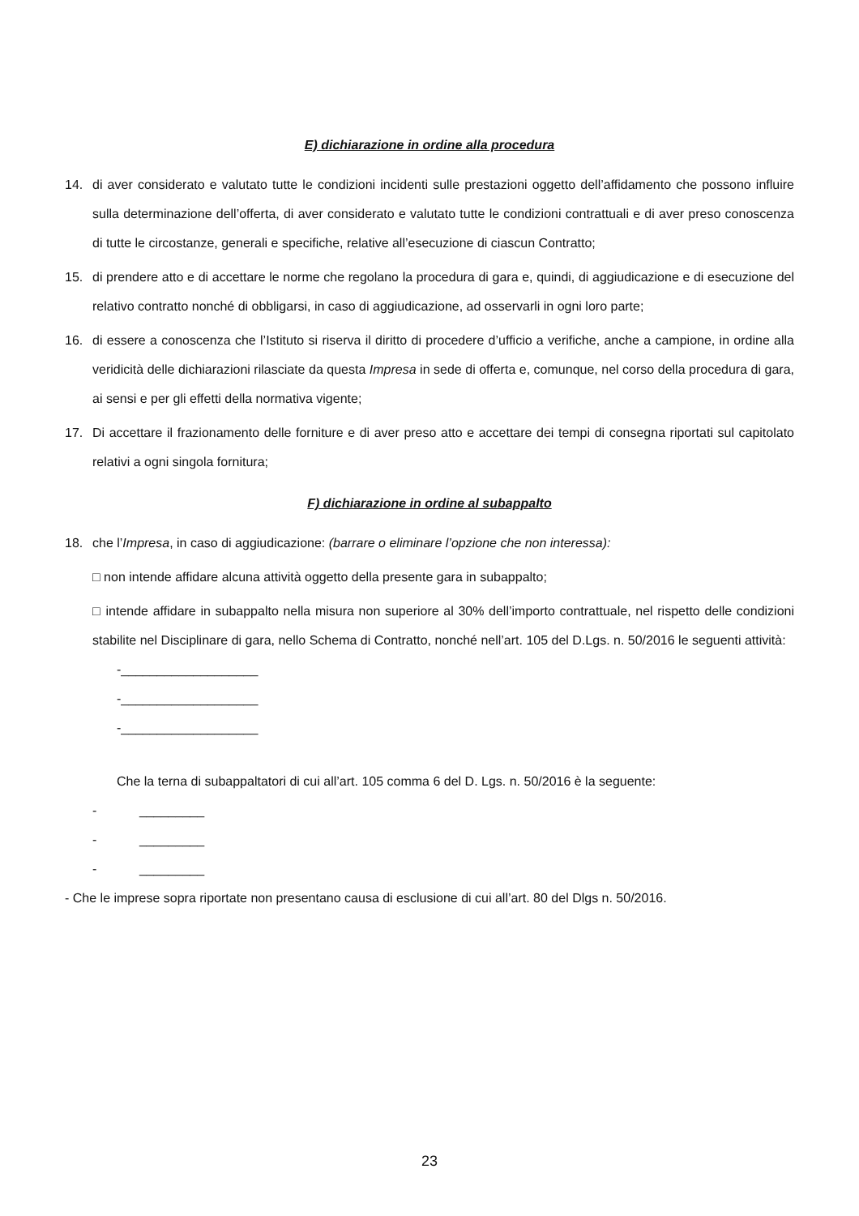E) dichiarazione in ordine alla procedura
14. di aver considerato e valutato tutte le condizioni incidenti sulle prestazioni oggetto dell’affidamento che possono influire sulla determinazione dell’offerta, di aver considerato e valutato tutte le condizioni contrattuali e di aver preso conoscenza di tutte le circostanze, generali e specifiche, relative all’esecuzione di ciascun Contratto;
15. di prendere atto e di accettare le norme che regolano la procedura di gara e, quindi, di aggiudicazione e di esecuzione del relativo contratto nonché di obbligarsi, in caso di aggiudicazione, ad osservarli in ogni loro parte;
16. di essere a conoscenza che l’Istituto si riserva il diritto di procedere d’ufficio a verifiche, anche a campione, in ordine alla veridicità delle dichiarazioni rilasciate da questa Impresa in sede di offerta e, comunque, nel corso della procedura di gara, ai sensi e per gli effetti della normativa vigente;
17. Di accettare il frazionamento delle forniture e di aver preso atto e accettare dei tempi di consegna riportati sul capitolato relativi a ogni singola fornitura;
F) dichiarazione in ordine al subappalto
18. che l’Impresa, in caso di aggiudicazione: (barrare o eliminare l’opzione che non interessa):
□ non intende affidare alcuna attività oggetto della presente gara in subappalto;
□ intende affidare in subappalto nella misura non superiore al 30% dell’importo contrattuale, nel rispetto delle condizioni stabilite nel Disciplinare di gara, nello Schema di Contratto, nonché nell’art. 105 del D.Lgs. n. 50/2016 le seguenti attività:
-___________________
-___________________
-___________________
Che la terna di subappaltatori di cui all’art. 105 comma 6 del D. Lgs. n. 50/2016 è la seguente:
- _________
- _________
- _________
- Che le imprese sopra riportate non presentano causa di esclusione di cui all’art. 80 del Dlgs n. 50/2016.
23